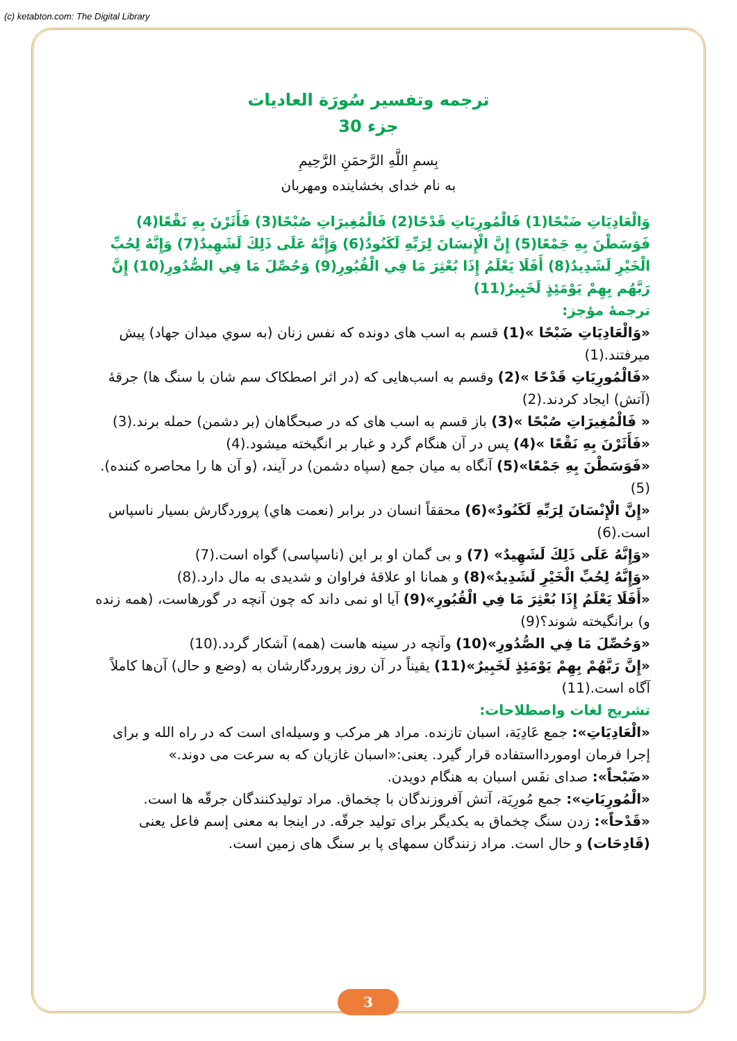(c) ketabton.com: The Digital Library
ترجمه وتفسير سُورَة العاديات
جزء 30
بِسمِ اللَّهِ الرَّحمَنِ الرَّحِيمِ
به نام خداى بخشاينده ومهربان
وَالْعَادِيَاتِ ضَبْحًا(1) فَالْمُورِيَاتِ قَدْحًا(2) فَالْمُغِيرَاتِ صُبْحًا(3) فَأَثَرْنَ بِهِ نَقْعًا(4) فَوَسَطْنَ بِهِ جَمْعًا(5) إِنَّ الْإِنسَانَ لِرَبِّهِ لَكَنُودٌ(6) وَإِنَّهُ عَلَى ذَلِكَ لَشَهِيدٌ(7) وَإِنَّهُ لِحُبِّ الْخَيْرِ لَشَدِيدٌ(8) أَفَلَا يَعْلَمُ إِذَا بُعْثِرَ مَا فِي الْقُبُورِ(9) وَحُصِّلَ مَا فِي الصُّدُورِ(10) إِنَّ رَبَّهُم بِهِمْ يَوْمَئِذٍ لَخَبِيرٌ(11)
ترجمهٔ مؤجز:
«وَالْعَادِيَاتِ ضَبْحًا »(1) قسم به اسب هاى دونده كه نفس زنان (به سوي ميدان جهاد) پيش ميرفتند.(1)
«فَالْمُورِيَاتِ قَدْحًا »(2) وقسم به اسب‌هايى كه (در اثر اصطكاک سم شان با سنگ ها) جرقهٔ (آتش) ايجاد كردند.(2)
« فَالْمُغِيرَاتِ صُبْحًا »(3) باز قسم به اسب هاى كه در صبحگاهان (بر دشمن) حمله برند.(3)
«فَأَثَرْنَ بِهِ نَقْعًا »(4) پس در آن هنگام گرد و غبار بر انگيخته ميشود.(4)
«فَوَسَطْنَ بِهِ جَمْعًا»(5) آنگاه به ميان جمع (سپاه دشمن) در آيند، (و آن ها را محاصره كننده).(5)
«إِنَّ الْإِنْسَانَ لِرَبِّهِ لَكَنُودٌ»(6) محققاً انسان در برابر (نعمت هاي) پروردگارش بسيار ناسپاس است.(6)
«وَإِنَّهُ عَلَى ذَلِكَ لَشَهِيدٌ» (7) و بى گمان او بر اين (ناسپاسى) گواه است.(7)
«وَإِنَّهُ لِحُبِّ الْخَيْرِ لَشَدِيدٌ»(8) و همانا او علاقهٔ فراوان و شديدى به مال دارد.(8)
«أَفَلَا يَعْلَمُ إِذَا بُعْثِرَ مَا فِي الْقُبُورِ»(9) آيا او نمى داند كه چون آنچه در گورهاست، (همه زنده و) برانگيخته شوند؟(9)
«وَحُصِّلَ مَا فِي الصُّدُورِ»(10) وآنچه در سينه هاست (همه) آشكار گردد.(10)
«إِنَّ رَبَّهُمْ بِهِمْ يَوْمَئِذٍ لَخَبِيرٌ»(11) يقيناً در آن روز پروردگارشان به (وضع و حال) آن‌ها كاملاً آگاه است.(11)
تشريح لغات واصطلاحات:
«الْعَادِيَاتِ»: جمع عَادِيَة، اسبان تازنده. مراد هر مركب و وسيله‌اى است كه در راه الله و براى إجرا فرمان اوموردااستفاده قرار گيرد. يعنى:«اسبان غازيان كه به سرعت مى دوند.»
«ضَبْحاً»: صداى نفَس اسبان به هنگام دويدن.
«الْمُورِيَاتِ»: جمع مُورِيَة، آتش آفروزندگان با چخماق. مراد توليدكنندگان جرقّه ها است.
«قَدْحاً»: زدن سنگ چخماق به يكديگر براى توليد جرقّه. در اينجا به معنى إسم فاعل يعنى (قَادِحَات) و حال است. مراد زنندگان سمهاى پا بر سنگ هاى زمين است.
3